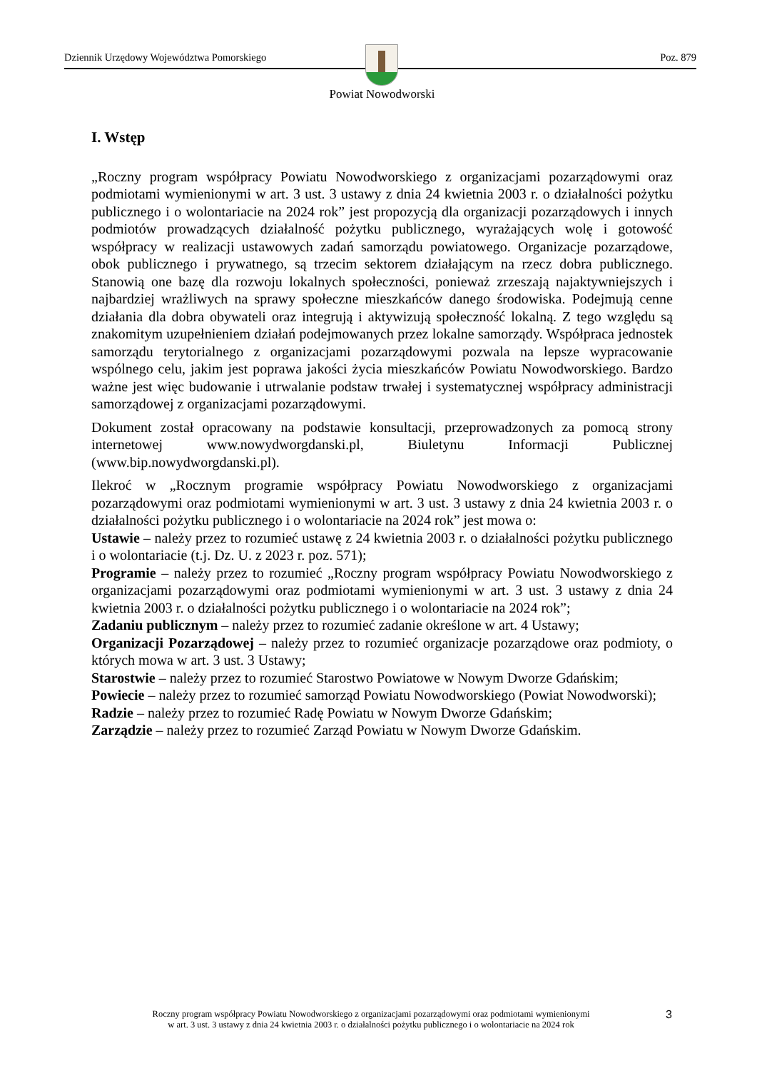Dziennik Urzędowy Województwa Pomorskiego Poz. 879
Powiat Nowodworski
I. Wstęp
„Roczny program współpracy Powiatu Nowodworskiego z organizacjami pozarządowymi oraz podmiotami wymienionymi w art. 3 ust. 3 ustawy z dnia 24 kwietnia 2003 r. o działalności pożytku publicznego i o wolontariacie na 2024 rok” jest propozycją dla organizacji pozarządowych i innych podmiotów prowadzących działalność pożytku publicznego, wyrażających wolę i gotowość współpracy w realizacji ustawowych zadań samorządu powiatowego. Organizacje pozarządowe, obok publicznego i prywatnego, są trzecim sektorem działającym na rzecz dobra publicznego. Stanowią one bazę dla rozwoju lokalnych społeczności, ponieważ zrzeszają najaktywniejszych i najbardziej wrażliwych na sprawy społeczne mieszkańców danego środowiska. Podejmują cenne działania dla dobra obywateli oraz integrują i aktywizują społeczność lokalną. Z tego względu są znakomitym uzupełnieniem działań podejmowanych przez lokalne samorządy. Współpraca jednostek samorządu terytorialnego z organizacjami pozarządowymi pozwala na lepsze wypracowanie wspólnego celu, jakim jest poprawa jakości życia mieszkańców Powiatu Nowodworskiego. Bardzo ważne jest więc budowanie i utrwalanie podstaw trwałej i systematycznej współpracy administracji samorządowej z organizacjami pozarządowymi.
Dokument został opracowany na podstawie konsultacji, przeprowadzonych za pomocą strony internetowej www.nowydworgdanski.pl, Biuletynu Informacji Publicznej (www.bip.nowydworgdanski.pl).
Ilekroć w „Rocznym programie współpracy Powiatu Nowodworskiego z organizacjami pozarządowymi oraz podmiotami wymienionymi w art. 3 ust. 3 ustawy z dnia 24 kwietnia 2003 r. o działalności pożytku publicznego i o wolontariacie na 2024 rok” jest mowa o:
Ustawie – należy przez to rozumieć ustawę z 24 kwietnia 2003 r. o działalności pożytku publicznego i o wolontariacie (t.j. Dz. U. z 2023 r. poz. 571);
Programie – należy przez to rozumieć „Roczny program współpracy Powiatu Nowodworskiego z organizacjami pozarządowymi oraz podmiotami wymienionymi w art. 3 ust. 3 ustawy z dnia 24 kwietnia 2003 r. o działalności pożytku publicznego i o wolontariacie na 2024 rok”;
Zadaniu publicznym – należy przez to rozumieć zadanie określone w art. 4 Ustawy;
Organizacji Pozarządowej – należy przez to rozumieć organizacje pozarządowe oraz podmioty, o których mowa w art. 3 ust. 3 Ustawy;
Starostwie – należy przez to rozumieć Starostwo Powiatowe w Nowym Dworze Gdańskim;
Powiecie – należy przez to rozumieć samorząd Powiatu Nowodworskiego (Powiat Nowodworski);
Radzie – należy przez to rozumieć Radę Powiatu w Nowym Dworze Gdańskim;
Zarządzie – należy przez to rozumieć Zarząd Powiatu w Nowym Dworze Gdańskim.
Roczny program współpracy Powiatu Nowodworskiego z organizacjami pozarządowymi oraz podmiotami wymienionymi
w art. 3 ust. 3 ustawy z dnia 24 kwietnia 2003 r. o działalności pożytku publicznego i o wolontariacie na 2024 rok
3